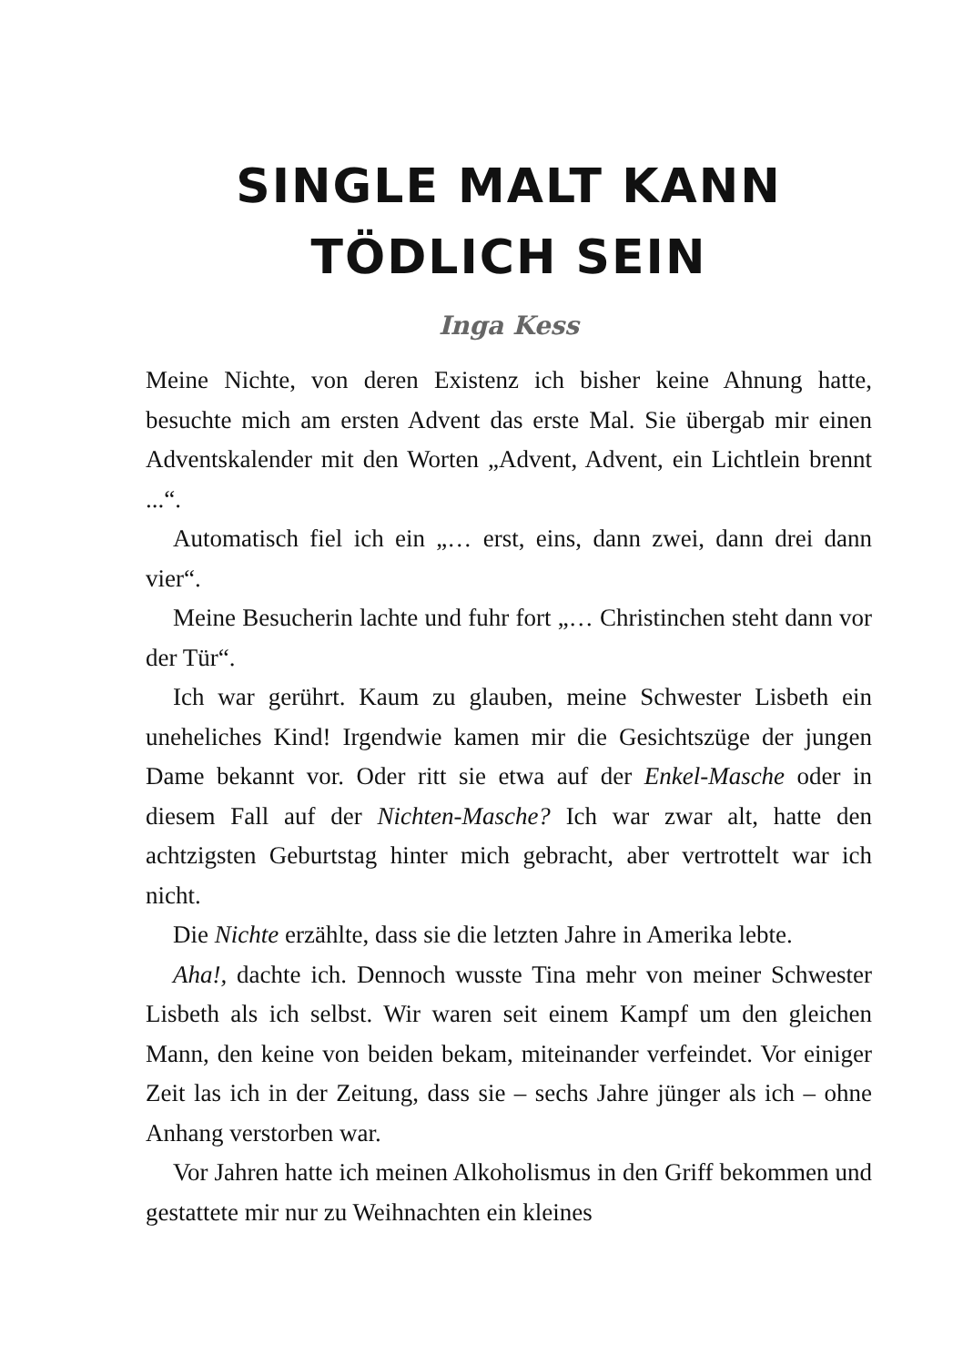SINGLE MALT KANN
TÖDLICH SEIN
Inga Kess
Meine Nichte, von deren Existenz ich bisher keine Ahnung hatte, besuchte mich am ersten Advent das erste Mal. Sie übergab mir einen Adventskalender mit den Worten „Advent, Advent, ein Lichtlein brennt ...“.
Automatisch fiel ich ein „… erst, eins, dann zwei, dann drei dann vier“.
Meine Besucherin lachte und fuhr fort „… Christinchen steht dann vor der Tür“.
Ich war gerührt. Kaum zu glauben, meine Schwester Lisbeth ein uneheliches Kind! Irgendwie kamen mir die Gesichtszüge der jungen Dame bekannt vor. Oder ritt sie etwa auf der Enkel-Masche oder in diesem Fall auf der Nichten-Masche? Ich war zwar alt, hatte den achtzigsten Geburtstag hinter mich gebracht, aber vertrottelt war ich nicht.
Die Nichte erzählte, dass sie die letzten Jahre in Amerika lebte.
Aha!, dachte ich. Dennoch wusste Tina mehr von meiner Schwester Lisbeth als ich selbst. Wir waren seit einem Kampf um den gleichen Mann, den keine von beiden bekam, miteinander verfeindet. Vor einiger Zeit las ich in der Zeitung, dass sie – sechs Jahre jünger als ich – ohne Anhang verstorben war.
Vor Jahren hatte ich meinen Alkoholismus in den Griff bekommen und gestattete mir nur zu Weihnachten ein kleines